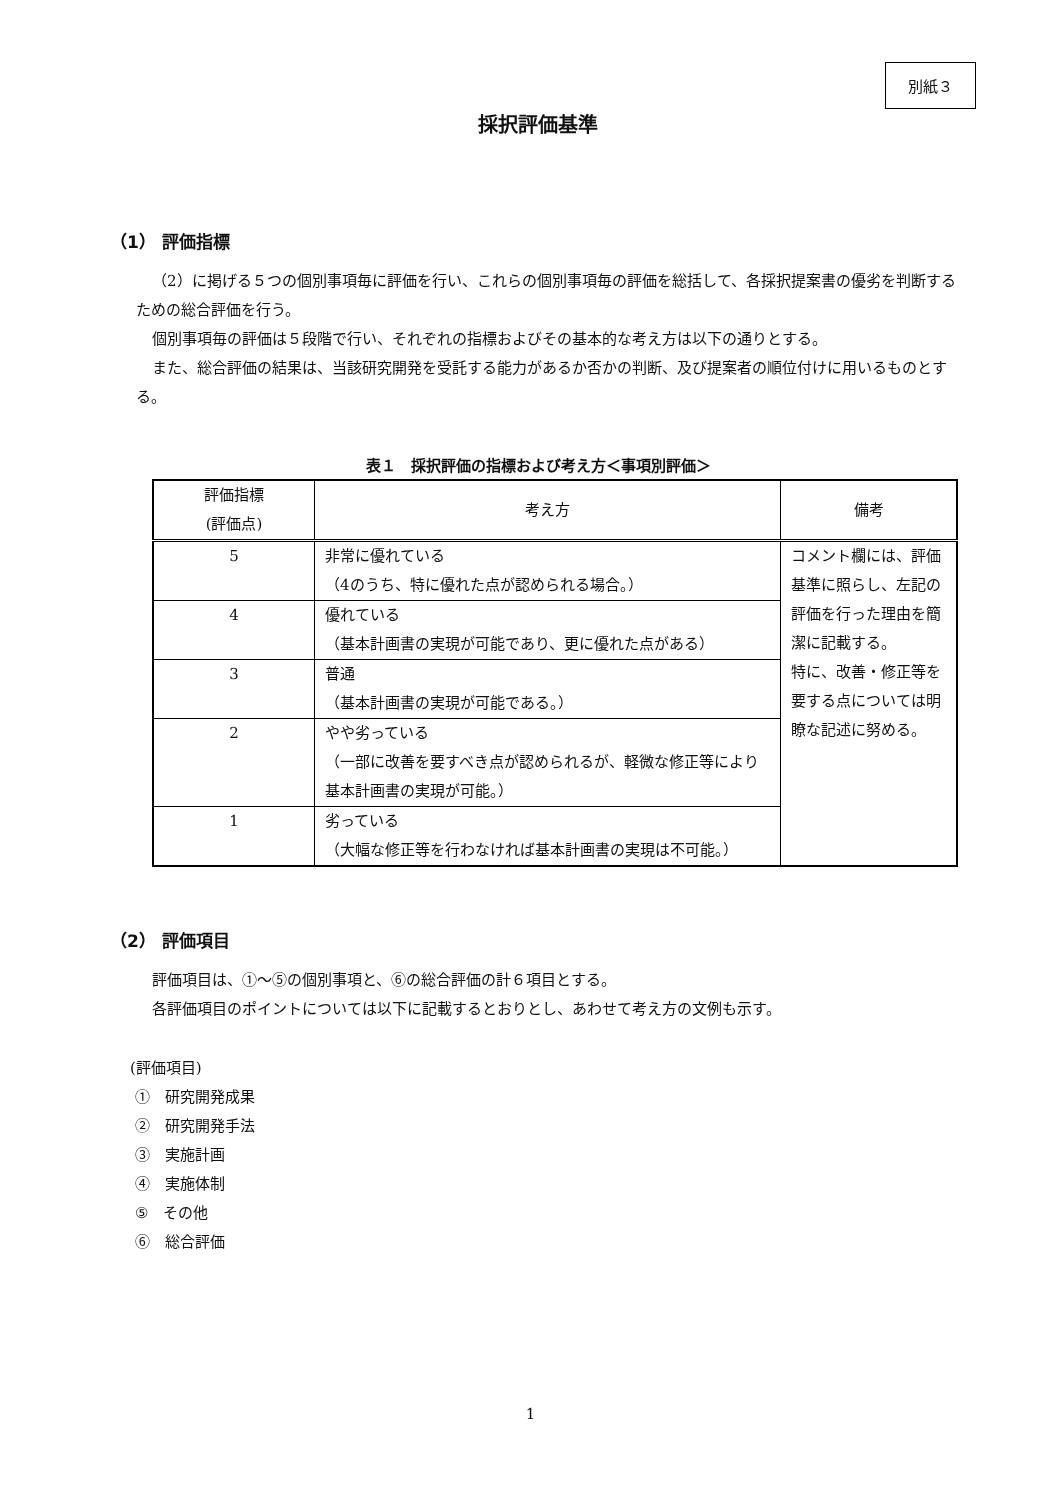別紙３
採択評価基準
（1） 評価指標
（2）に掲げる５つの個別事項毎に評価を行い、これらの個別事項毎の評価を総括して、各採択提案書の優劣を判断するための総合評価を行う。
個別事項毎の評価は５段階で行い、それぞれの指標およびその基本的な考え方は以下の通りとする。
また、総合評価の結果は、当該研究開発を受託する能力があるか否かの判断、及び提案者の順位付けに用いるものとする。
表１　採択評価の指標および考え方＜事項別評価＞
| 評価指標 (評価点) | 考え方 | 備考 |
| --- | --- | --- |
| 5 | 非常に優れている （4のうち、特に優れた点が認められる場合。） | コメント欄には、評価基準に照らし、左記の評価を行った理由を簡潔に記載する。 特に、改善・修正等を要する点については明瞭な記述に努める。 |
| 4 | 優れている （基本計画書の実現が可能であり、更に優れた点がある） | |
| 3 | 普通 （基本計画書の実現が可能である。） | |
| 2 | やや劣っている （一部に改善を要すべき点が認められるが、軽微な修正等により基本計画書の実現が可能。） | |
| 1 | 劣っている （大幅な修正等を行わなければ基本計画書の実現は不可能。） | |
（2） 評価項目
評価項目は、①～⑤の個別事項と、⑥の総合評価の計６項目とする。
各評価項目のポイントについては以下に記載するとおりとし、あわせて考え方の文例も示す。
(評価項目)
①　研究開発成果
②　研究開発手法
③　実施計画
④　実施体制
⑤　その他
⑥　総合評価
1